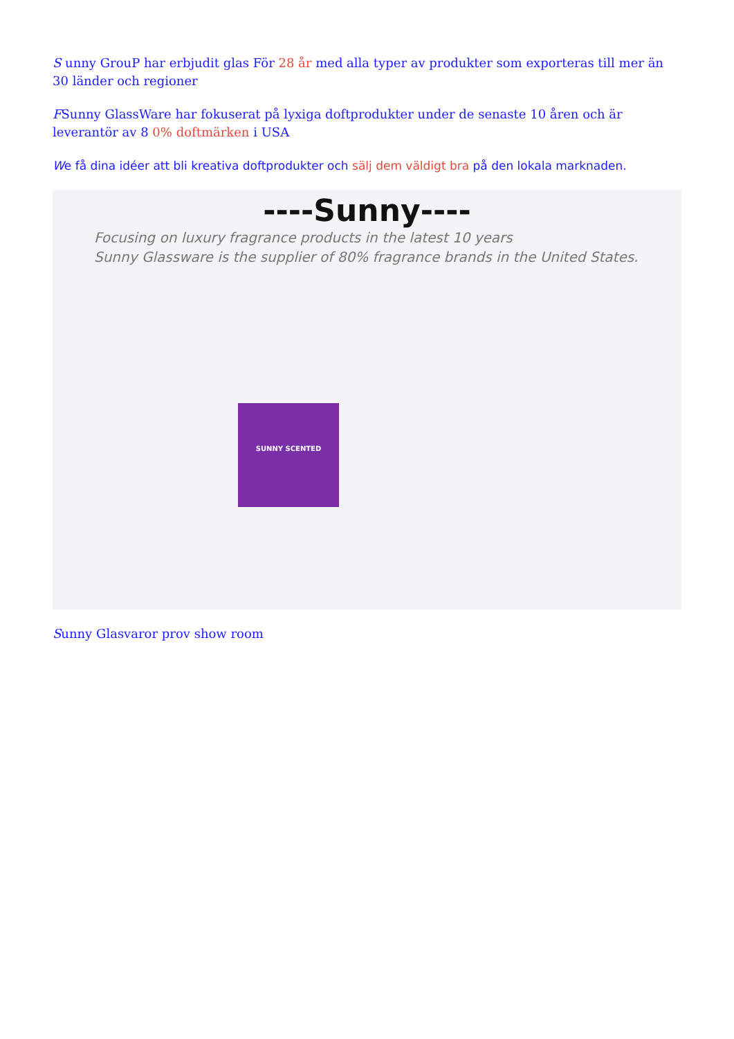S unny GrouP har erbjudit glas För 28 år med alla typer av produkter som exporteras till mer än 30 länder och regioner
FSunny GlassWare har fokuserat på lyxiga doftprodukter under de senaste 10 åren och är leverantör av 8 0% doftmärken i USA
We få dina idéer att bli kreativa doftprodukter och sälj dem väldigt bra på den lokala marknaden.
----Sunny----
Focusing on luxury fragrance products in the latest 10 years
Sunny Glassware is the supplier of 80% fragrance brands in the United States.
SUNNY SCENTED
Sunny Glasvaror prov show room